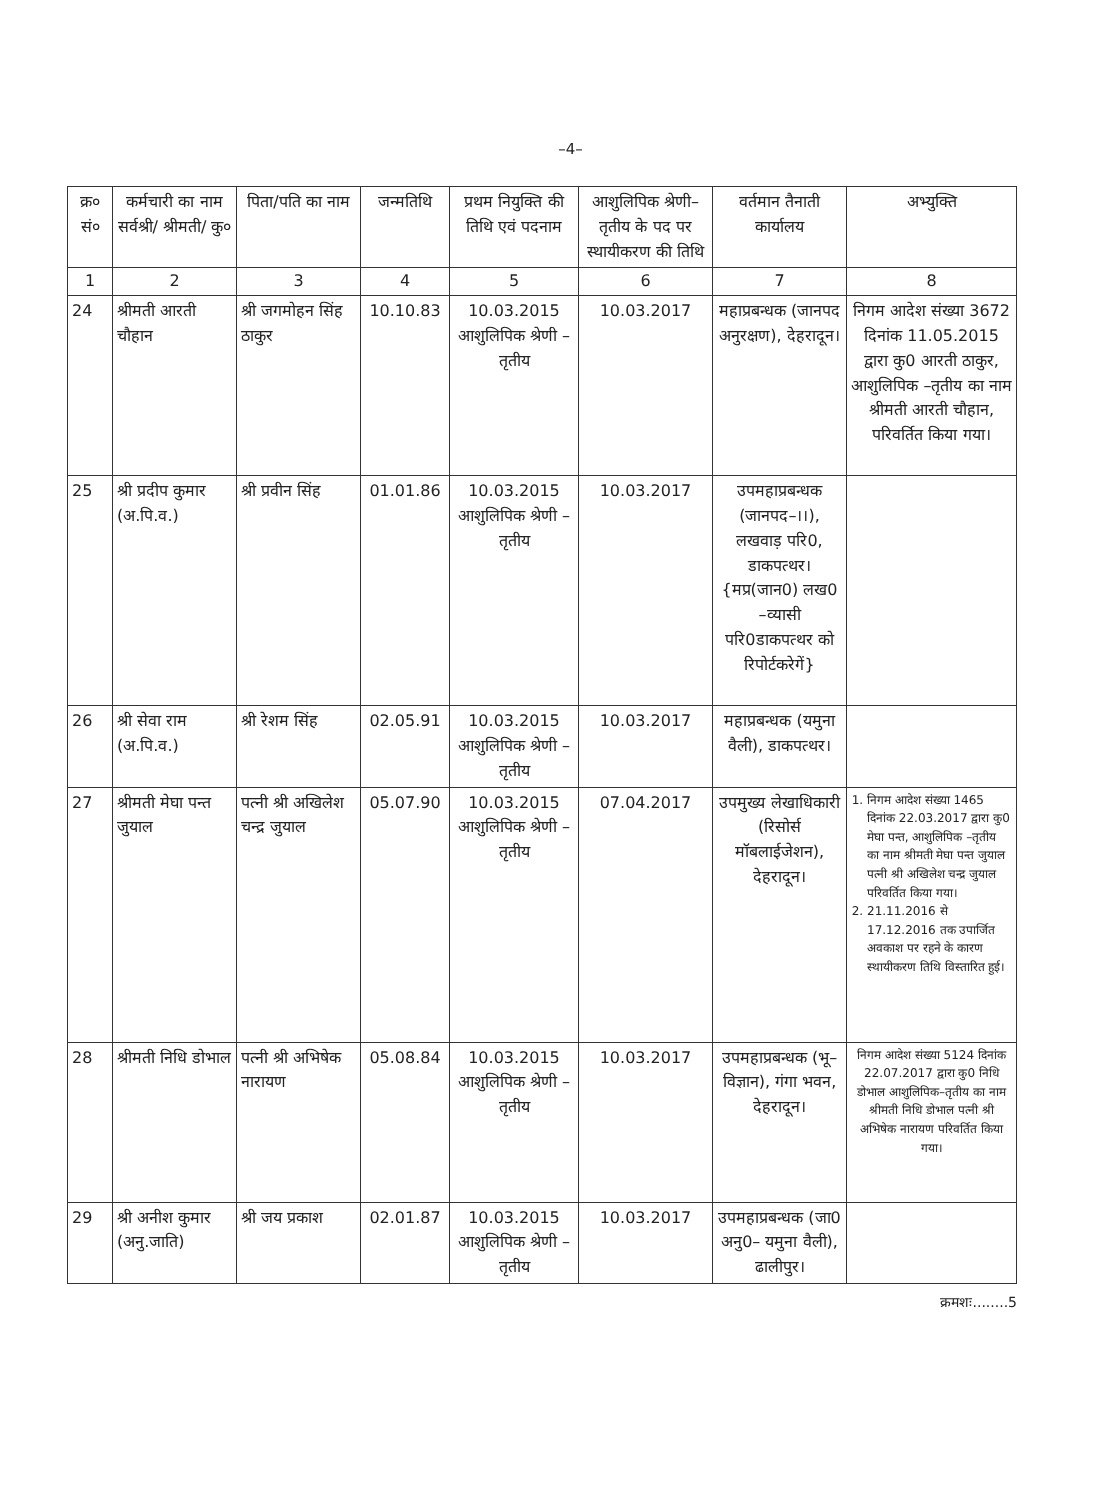–4–
| क्र० सं० | कर्मचारी का नाम सर्वश्री/ श्रीमती/ कु० | पिता/पति का नाम | जन्मतिथि | प्रथम नियुक्ति की तिथि एवं पदनाम | आशुलिपिक श्रेणी–तृतीय के पद पर स्थायीकरण की तिथि | वर्तमान तैनाती कार्यालय | अभ्युक्ति |
| --- | --- | --- | --- | --- | --- | --- | --- |
| 1 | 2 | 3 | 4 | 5 | 6 | 7 | 8 |
| 24 | श्रीमती आरती चौहान | श्री जगमोहन सिंह ठाकुर | 10.10.83 | 10.03.2015 आशुलिपिक श्रेणी – तृतीय | 10.03.2017 | महाप्रबन्धक (जानपद अनुरक्षण), देहरादून। | निगम आदेश संख्या 3672 दिनांक 11.05.2015 द्वारा कु0 आरती ठाकुर, आशुलिपिक –तृतीय का नाम श्रीमती आरती चौहान, परिवर्तित किया गया। |
| 25 | श्री प्रदीप कुमार (अ.पि.व.) | श्री प्रवीन सिंह | 01.01.86 | 10.03.2015 आशुलिपिक श्रेणी – तृतीय | 10.03.2017 | उपमहाप्रबन्धक (जानपद–।।), लखवाड़ परि0, डाकपत्थर। {मप्र(जान0) लख0 –व्यासी परि0डाकपत्थर को रिपोर्टकरेगें} | |
| 26 | श्री सेवा राम (अ.पि.व.) | श्री रेशम सिंह | 02.05.91 | 10.03.2015 आशुलिपिक श्रेणी – तृतीय | 10.03.2017 | महाप्रबन्धक (यमुना वैली), डाकपत्थर। | |
| 27 | श्रीमती मेघा पन्त जुयाल | पत्नी श्री अखिलेश चन्द्र जुयाल | 05.07.90 | 10.03.2015 आशुलिपिक श्रेणी – तृतीय | 07.04.2017 | उपमुख्य लेखाधिकारी (रिसोर्स मॉबलाईजेशन), देहरादून। | 1. निगम आदेश संख्या 1465 दिनांक 22.03.2017 द्वारा कु0 मेघा पन्त, आशुलिपिक –तृतीय का नाम श्रीमती मेघा पन्त जुयाल पत्नी श्री अखिलेश चन्द्र जुयाल परिवर्तित किया गया। 2. 21.11.2016 से 17.12.2016 तक उपार्जित अवकाश पर रहने के कारण स्थायीकरण तिथि विस्तारित हुई। |
| 28 | श्रीमती निधि डोभाल | पत्नी श्री अभिषेक नारायण | 05.08.84 | 10.03.2015 आशुलिपिक श्रेणी –तृतीय | 10.03.2017 | उपमहाप्रबन्धक (भू–विज्ञान), गंगा भवन, देहरादून। | निगम आदेश संख्या 5124 दिनांक 22.07.2017 द्वारा कु0 निधि डोभाल आशुलिपिक–तृतीय का नाम श्रीमती निधि डोभाल पत्नी श्री अभिषेक नारायण परिवर्तित किया गया। |
| 29 | श्री अनीश कुमार (अनु.जाति) | श्री जय प्रकाश | 02.01.87 | 10.03.2015 आशुलिपिक श्रेणी –तृतीय | 10.03.2017 | उपमहाप्रबन्धक (जा0 अनु0– यमुना वैली), ढालीपुर। | |
क्रमशः........5